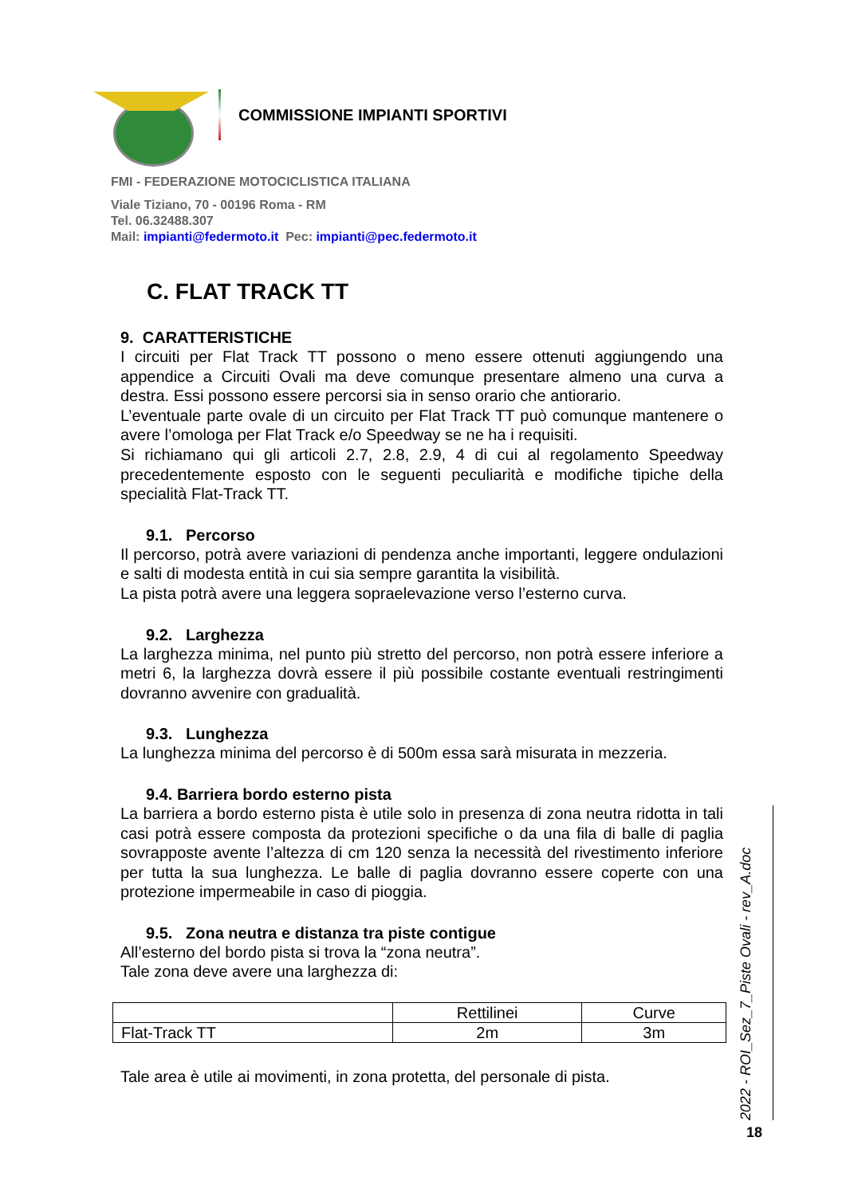COMMISSIONE IMPIANTI SPORTIVI
FMI - FEDERAZIONE MOTOCICLISTICA ITALIANA
Viale Tiziano, 70 - 00196 Roma - RM
Tel. 06.32488.307
Mail: impianti@federmoto.it Pec: impianti@pec.federmoto.it
C. FLAT TRACK TT
9. CARATTERISTICHE
I circuiti per Flat Track TT possono o meno essere ottenuti aggiungendo una appendice a Circuiti Ovali ma deve comunque presentare almeno una curva a destra. Essi possono essere percorsi sia in senso orario che antiorario.
L’eventuale parte ovale di un circuito per Flat Track TT può comunque mantenere o avere l’omologa per Flat Track e/o Speedway se ne ha i requisiti.
Si richiamano qui gli articoli 2.7, 2.8, 2.9, 4 di cui al regolamento Speedway precedentemente esposto con le seguenti peculiarità e modifiche tipiche della specialità Flat-Track TT.
9.1. Percorso
Il percorso, potrà avere variazioni di pendenza anche importanti, leggere ondulazioni e salti di modesta entità in cui sia sempre garantita la visibilità.
La pista potrà avere una leggera sopraelevazione verso l’esterno curva.
9.2. Larghezza
La larghezza minima, nel punto più stretto del percorso, non potrà essere inferiore a metri 6, la larghezza dovrà essere il più possibile costante eventuali restringimenti dovranno avvenire con gradualità.
9.3. Lunghezza
La lunghezza minima del percorso è di 500m essa sarà misurata in mezzeria.
9.4. Barriera bordo esterno pista
La barriera a bordo esterno pista è utile solo in presenza di zona neutra ridotta in tali casi potrà essere composta da protezioni specifiche o da una fila di balle di paglia sovrapposte avente l’altezza di cm 120 senza la necessità del rivestimento inferiore per tutta la sua lunghezza. Le balle di paglia dovranno essere coperte con una protezione impermeabile in caso di pioggia.
9.5. Zona neutra e distanza tra piste contigue
All’esterno del bordo pista si trova la “zona neutra”.
Tale zona deve avere una larghezza di:
| | Rettilinei | Curve |
| Flat-Track TT | 2m | 3m |
Tale area è utile ai movimenti, in zona protetta, del personale di pista.
2022 - ROI_Sez_7_Piste Ovali - rev_A.doc
18